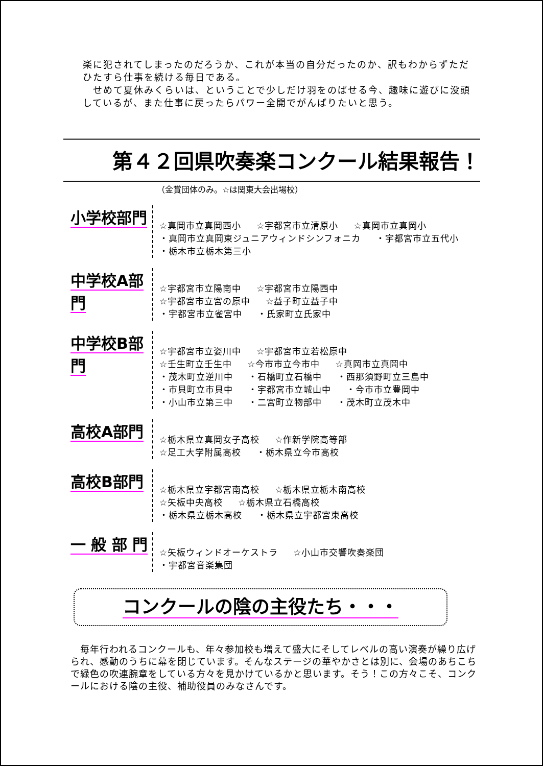楽に犯されてしまったのだろうか、これが本当の自分だったのか、訳もわからずただひたすら仕事を続ける毎日である。
　せめて夏休みくらいは、ということで少しだけ羽をのばせる今、趣味に遊びに没頭しているが、また仕事に戻ったらパワー全開でがんばりたいと思う。
第４２回県吹奏楽コンクール結果報告！
（金賞団体のみ。☆は関東大会出場校）
小学校部門
☆真岡市立真岡西小 ☆宇都宮市立清原小 ☆真岡市立真岡小
・真岡市立真岡東ジュニアウィンドシンフォニカ ・宇都宮市立五代小
・栃木市立栃木第三小
中学校A部門
☆宇都宮市立陽南中 ☆宇都宮市立陽西中
☆宇都宮市立宮の原中 ☆益子町立益子中
・宇都宮市立雀宮中 ・氏家町立氏家中
中学校B部門
☆宇都宮市立姿川中 ☆宇都宮市立若松原中
☆壬生町立壬生中 ☆今市市立今市中 ☆真岡市立真岡中
・茂木町立逆川中 ・石橋町立石橋中 ・西那須野町立三島中
・市貝町立市貝中 ・宇都宮市立城山中 ・今市市立豊岡中
・小山市立第三中 ・二宮町立物部中 ・茂木町立茂木中
高校A部門
☆栃木県立真岡女子高校 ☆作新学院高等部
☆足工大学附属高校 ・栃木県立今市高校
高校B部門
☆栃木県立宇都宮南高校 ☆栃木県立栃木南高校
☆矢板中央高校 ☆栃木県立石橋高校
・栃木県立栃木高校 ・栃木県立宇都宮東高校
一 般 部 門
☆矢板ウィンドオーケストラ ☆小山市交響吹奏楽団
・宇都宮音楽集団
コンクールの陰の主役たち・・・
　毎年行われるコンクールも、年々参加校も増えて盛大にそしてレベルの高い演奏が繰り広げられ、感動のうちに幕を閉じています。そんなステージの華やかさとは別に、会場のあちこちで緑色の吹連腕章をしている方々を見かけているかと思います。そう！この方々こそ、コンクールにおける陰の主役、補助役員のみなさんです。